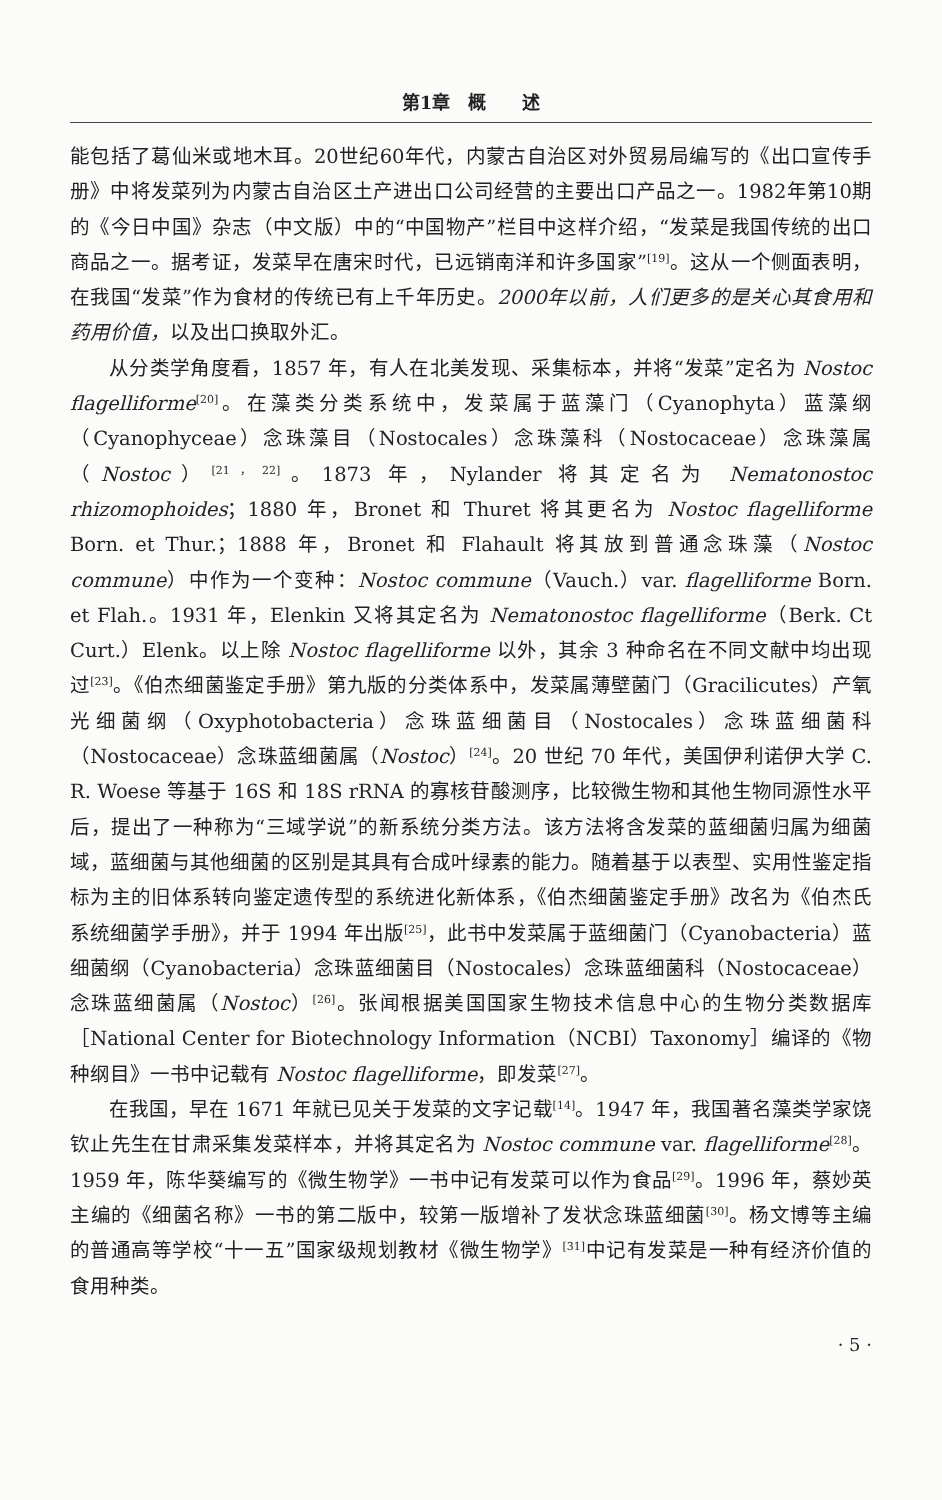第1章　概　　述
能包括了葛仙米或地木耳。20世纪60年代，内蒙古自治区对外贸易局编写的《出口宣传手册》中将发菜列为内蒙古自治区土产进出口公司经营的主要出口产品之一。1982年第10期的《今日中国》杂志（中文版）中的“中国物产”栏目中这样介绍，“发菜是我国传统的出口商品之一。据考证，发菜早在唐宋时代，已远销南洋和许多国家”<sup>[19]</sup>。这从一个侧面表明，在我国“发菜”作为食材的传统已有上千年历史。2000年以前，人们更多的是关心其食用和药用价值，以及出口换取外汇。
从分类学角度看，1857 年，有人在北美发现、采集标本，并将“发菜”定名为 Nostoc flagelliforme<sup>[20]</sup>。在藻类分类系统中，发菜属于蓝藻门（Cyanophyta）蓝藻纲（Cyanophyceae）念珠藻目（Nostocales）念珠藻科（Nostocaceae）念珠藻属（Nostoc）<sup>[21，22]</sup>。1873 年，Nylander 将其定名为 Nematonostoc rhizomophoides；1880 年，Bronet 和 Thuret 将其更名为 Nostoc flagelliforme Born. et Thur.；1888 年，Bronet 和 Flahault 将其放到普通念珠藻（Nostoc commune）中作为一个变种：Nostoc commune（Vauch.）var. flagelliforme Born. et Flah.。1931 年，Elenkin 又将其定名为 Nematonostoc flagelliforme（Berk. Ct Curt.）Elenk。以上除 Nostoc flagelliforme 以外，其余 3 种命名在不同文献中均出现过<sup>[23]</sup>。《伯杰细菌鉴定手册》第九版的分类体系中，发菜属薄壁菌门（Gracilicutes）产氧光细菌纲（Oxyphotobacteria）念珠蓝细菌目（Nostocales）念珠蓝细菌科（Nostocaceae）念珠蓝细菌属（Nostoc）<sup>[24]</sup>。20 世纪 70 年代，美国伊利诺伊大学 C. R. Woese 等基于 16S 和 18S rRNA 的寡核苷酸测序，比较微生物和其他生物同源性水平后，提出了一种称为“三域学说”的新系统分类方法。该方法将含发菜的蓝细菌归属为细菌域，蓝细菌与其他细菌的区别是其具有合成叶绿素的能力。随着基于以表型、实用性鉴定指标为主的旧体系转向鉴定遗传型的系统进化新体系，《伯杰细菌鉴定手册》改名为《伯杰氏系统细菌学手册》，并于 1994 年出版<sup>[25]</sup>，此书中发菜属于蓝细菌门（Cyanobacteria）蓝细菌纲（Cyanobacteria）念珠蓝细菌目（Nostocales）念珠蓝细菌科（Nostocaceae）念珠蓝细菌属（Nostoc）<sup>[26]</sup>。张闻根据美国国家生物技术信息中心的生物分类数据库［National Center for Biotechnology Information（NCBI）Taxonomy］编译的《物种纲目》一书中记载有 Nostoc flagelliforme，即发菜<sup>[27]</sup>。
在我国，早在 1671 年就已见关于发菜的文字记载<sup>[14]</sup>。1947 年，我国著名藻类学家饶钦止先生在甘肃采集发菜样本，并将其定名为 Nostoc commune var. flagelliforme<sup>[28]</sup>。1959 年，陈华葵编写的《微生物学》一书中记有发菜可以作为食品<sup>[29]</sup>。1996 年，蔡妙英主编的《细菌名称》一书的第二版中，较第一版增补了发状念珠蓝细菌<sup>[30]</sup>。杨文博等主编的普通高等学校“十一五”国家级规划教材《微生物学》<sup>[31]</sup>中记有发菜是一种有经济价值的食用种类。
· 5 ·